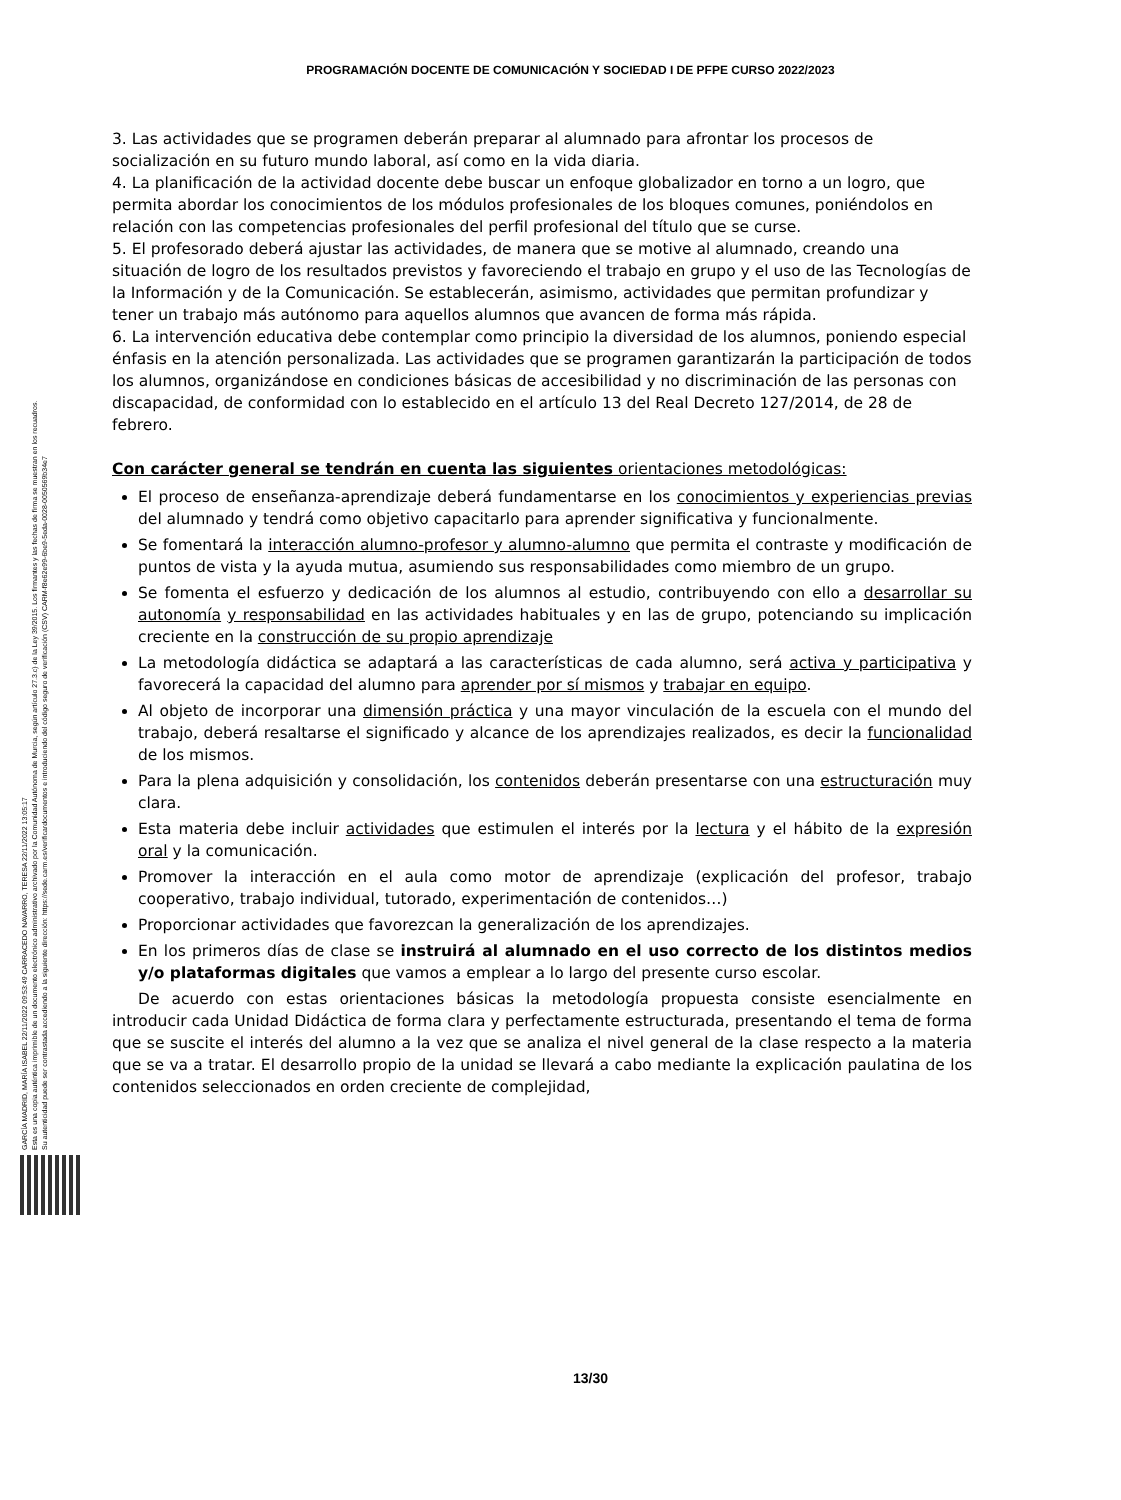PROGRAMACIÓN DOCENTE DE COMUNICACIÓN Y SOCIEDAD I DE PFPE CURSO 2022/2023
GARCÍA MADRID, MARÍA ISABEL 22/11/2022 09:53:49 CARRACEDO NAVARRO, TERESA 22/11/2022 13:05:17
Esta es una copia auténtica imprimible de un documento electrónico administrativo archivado por la Comunidad Autónoma de Murcia, según artículo 27.3.c) de la Ley 39/2015. Los firmantes y las fechas de firma se muestran en los recuadros.
Su autenticidad puede ser contrastada accediendo a la siguiente dirección: https://sede.carm.es/verificardocumentos e introduciendo del código seguro de verificación (CSV) CARM-f8e62e99-6be9-5eda-0028-0050569b34e7
3. Las actividades que se programen deberán preparar al alumnado para afrontar los procesos de socialización en su futuro mundo laboral, así como en la vida diaria.
4. La planificación de la actividad docente debe buscar un enfoque globalizador en torno a un logro, que permita abordar los conocimientos de los módulos profesionales de los bloques comunes, poniéndolos en relación con las competencias profesionales del perfil profesional del título que se curse.
5. El profesorado deberá ajustar las actividades, de manera que se motive al alumnado, creando una situación de logro de los resultados previstos y favoreciendo el trabajo en grupo y el uso de las Tecnologías de la Información y de la Comunicación. Se establecerán, asimismo, actividades que permitan profundizar y tener un trabajo más autónomo para aquellos alumnos que avancen de forma más rápida.
6. La intervención educativa debe contemplar como principio la diversidad de los alumnos, poniendo especial énfasis en la atención personalizada. Las actividades que se programen garantizarán la participación de todos los alumnos, organizándose en condiciones básicas de accesibilidad y no discriminación de las personas con discapacidad, de conformidad con lo establecido en el artículo 13 del Real Decreto 127/2014, de 28 de febrero.
Con carácter general se tendrán en cuenta las siguientes orientaciones metodológicas:
El proceso de enseñanza-aprendizaje deberá fundamentarse en los conocimientos y experiencias previas del alumnado y tendrá como objetivo capacitarlo para aprender significativa y funcionalmente.
Se fomentará la interacción alumno-profesor y alumno-alumno que permita el contraste y modificación de puntos de vista y la ayuda mutua, asumiendo sus responsabilidades como miembro de un grupo.
Se fomenta el esfuerzo y dedicación de los alumnos al estudio, contribuyendo con ello a desarrollar su autonomía y responsabilidad en las actividades habituales y en las de grupo, potenciando su implicación creciente en la construcción de su propio aprendizaje
La metodología didáctica se adaptará a las características de cada alumno, será activa y participativa y favorecerá la capacidad del alumno para aprender por sí mismos y trabajar en equipo.
Al objeto de incorporar una dimensión práctica y una mayor vinculación de la escuela con el mundo del trabajo, deberá resaltarse el significado y alcance de los aprendizajes realizados, es decir la funcionalidad de los mismos.
Para la plena adquisición y consolidación, los contenidos deberán presentarse con una estructuración muy clara.
Esta materia debe incluir actividades que estimulen el interés por la lectura y el hábito de la expresión oral y la comunicación.
Promover la interacción en el aula como motor de aprendizaje (explicación del profesor, trabajo cooperativo, trabajo individual, tutorado, experimentación de contenidos…)
Proporcionar actividades que favorezcan la generalización de los aprendizajes.
En los primeros días de clase se instruirá al alumnado en el uso correcto de los distintos medios y/o plataformas digitales que vamos a emplear a lo largo del presente curso escolar.
De acuerdo con estas orientaciones básicas la metodología propuesta consiste esencialmente en introducir cada Unidad Didáctica de forma clara y perfectamente estructurada, presentando el tema de forma que se suscite el interés del alumno a la vez que se analiza el nivel general de la clase respecto a la materia que se va a tratar. El desarrollo propio de la unidad se llevará a cabo mediante la explicación paulatina de los contenidos seleccionados en orden creciente de complejidad,
13/30